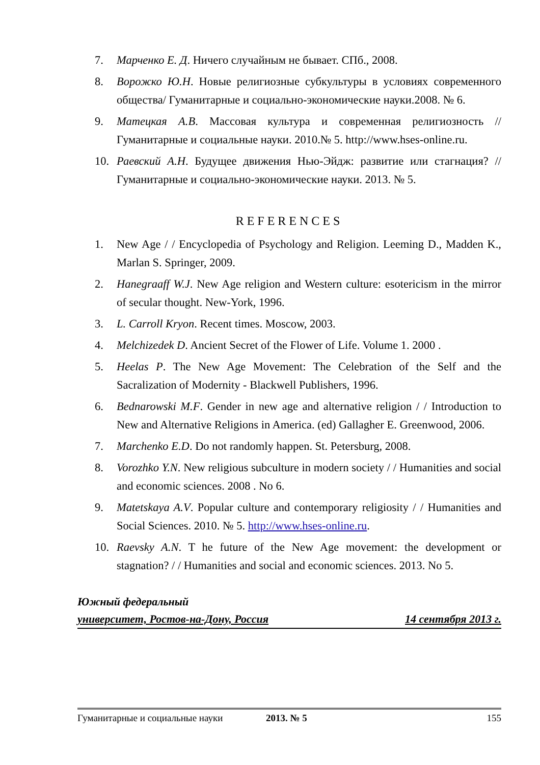7. Марченко Е. Д. Ничего случайным не бывает. СПб., 2008.
8. Ворожко Ю.Н. Новые религиозные субкультуры в условиях современного общества/ Гуманитарные и социально-экономические науки.2008. № 6.
9. Матецкая А.В. Массовая культура и современная религиозность // Гуманитарные и социальные науки. 2010.№ 5. http://www.hses-online.ru.
10. Раевский А.Н. Будущее движения Нью-Эйдж: развитие или стагнация? // Гуманитарные и социально-экономические науки. 2013. № 5.
REFERENCES
1. New Age / / Encyclopedia of Psychology and Religion. Leeming D., Madden K., Marlan S. Springer, 2009.
2. Hanegraaff W.J. New Age religion and Western culture: esotericism in the mirror of secular thought. New-York, 1996.
3. L. Carroll Kryon. Recent times. Moscow, 2003.
4. Melchizedek D. Ancient Secret of the Flower of Life. Volume 1. 2000 .
5. Heelas P. The New Age Movement: The Celebration of the Self and the Sacralization of Modernity - Blackwell Publishers, 1996.
6. Bednarowski M.F. Gender in new age and alternative religion / / Introduction to New and Alternative Religions in America. (ed) Gallagher E. Greenwood, 2006.
7. Marchenko E.D. Do not randomly happen. St. Petersburg, 2008.
8. Vorozhko Y.N. New religious subculture in modern society / / Humanities and social and economic sciences. 2008 . No 6.
9. Matetskaya A.V. Popular culture and contemporary religiosity / / Humanities and Social Sciences. 2010. № 5. http://www.hses-online.ru.
10. Raevsky A.N. T he future of the New Age movement: the development or stagnation? / / Humanities and social and economic sciences. 2013. No 5.
Южный федеральный
университет, Ростов-на-Дону, Россия 14 сентября 2013 г.
Гуманитарные и социальные науки 2013. № 5 155